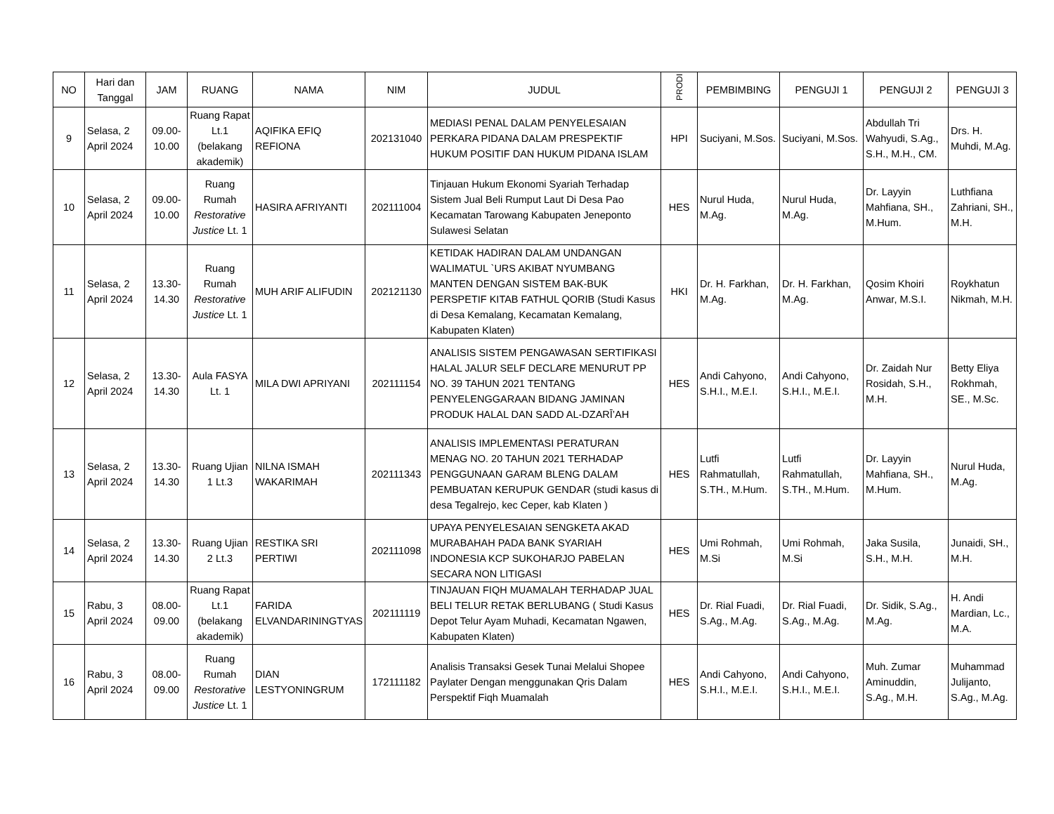| NO | Hari dan Tanggal | JAM | RUANG | NAMA | NIM | JUDUL | PRODI | PEMBIMBING | PENGUJI 1 | PENGUJI 2 | PENGUJI 3 |
| --- | --- | --- | --- | --- | --- | --- | --- | --- | --- | --- | --- |
| 9 | Selasa, 2 April 2024 | 09.00-10.00 | Ruang Rapat Lt.1 (belakang akademik) | AQIFIKA EFIQ REFIONA | 202131040 | MEDIASI PENAL DALAM PENYELESAIAN PERKARA PIDANA DALAM PRESPEKTIF HUKUM POSITIF DAN HUKUM PIDANA ISLAM | HPI | Suciyani, M.Sos. | Suciyani, M.Sos. | Abdullah Tri Wahyudi, S.Ag., S.H., M.H., CM. | Drs. H. Muhdi, M.Ag. |
| 10 | Selasa, 2 April 2024 | 09.00-10.00 | Ruang Rumah Restorative Justice Lt. 1 | HASIRA AFRIYANTI | 202111004 | Tinjauan Hukum Ekonomi Syariah Terhadap Sistem Jual Beli Rumput Laut Di Desa Pao Kecamatan Tarowang Kabupaten Jeneponto Sulawesi Selatan | HES | Nurul Huda, M.Ag. | Nurul Huda, M.Ag. | Dr. Layyin Mahfiana, SH., M.Hum. | Luthfiana Zahriani, SH., M.H. |
| 11 | Selasa, 2 April 2024 | 13.30-14.30 | Ruang Rumah Restorative Justice Lt. 1 | MUH ARIF ALIFUDIN | 202121130 | KETIDAK HADIRAN DALAM UNDANGAN WALIMATUL `URS AKIBAT NYUMBANG MANTEN DENGAN SISTEM BAK-BUK PERSPETIF KITAB FATHUL QORIB (Studi Kasus di Desa Kemalang, Kecamatan Kemalang, Kabupaten Klaten) | HKI | Dr. H. Farkhan, M.Ag. | Dr. H. Farkhan, M.Ag. | Qosim Khoiri Anwar, M.S.I. | Roykhatun Nikmah, M.H. |
| 12 | Selasa, 2 April 2024 | 13.30-14.30 | Aula FASYA Lt. 1 | MILA DWI APRIYANI | 202111154 | ANALISIS SISTEM PENGAWASAN SERTIFIKASI HALAL JALUR SELF DECLARE MENURUT PP NO. 39 TAHUN 2021 TENTANG PENYELENGGARAAN BIDANG JAMINAN PRODUK HALAL DAN SADD AL-DZARĪ’AH | HES | Andi Cahyono, S.H.I., M.E.I. | Andi Cahyono, S.H.I., M.E.I. | Dr. Zaidah Nur Rosidah, S.H., M.H. | Betty Eliya Rokhmah, SE., M.Sc. |
| 13 | Selasa, 2 April 2024 | 13.30-14.30 | Ruang Ujian 1 Lt.3 | NILNA ISMAH WAKARIMAH | 202111343 | ANALISIS IMPLEMENTASI PERATURAN MENAG NO. 20 TAHUN 2021 TERHADAP PENGGUNAAN GARAM BLENG DALAM PEMBUATAN KERUPUK GENDAR (studi kasus di desa Tegalrejo, kec Ceper, kab Klaten ) | HES | Lutfi Rahmatullah, S.TH., M.Hum. | Lutfi Rahmatullah, S.TH., M.Hum. | Dr. Layyin Mahfiana, SH., M.Hum. | Nurul Huda, M.Ag. |
| 14 | Selasa, 2 April 2024 | 13.30-14.30 | Ruang Ujian 2 Lt.3 | RESTIKA SRI PERTIWI | 202111098 | UPAYA PENYELESAIAN SENGKETA AKAD MURABAHAH PADA BANK SYARIAH INDONESIA KCP SUKOHARJO PABELAN SECARA NON LITIGASI | HES | Umi Rohmah, M.Si | Umi Rohmah, M.Si | Jaka Susila, S.H., M.H. | Junaidi, SH., M.H. |
| 15 | Rabu, 3 April 2024 | 08.00-09.00 | Ruang Rapat Lt.1 (belakang akademik) | FARIDA ELVANDARININGTYAS | 202111119 | TINJAUAN FIQH MUAMALAH TERHADAP JUAL BELI TELUR RETAK BERLUBANG ( Studi Kasus Depot Telur Ayam Muhadi, Kecamatan Ngawen, Kabupaten Klaten) | HES | Dr. Rial Fuadi, S.Ag., M.Ag. | Dr. Rial Fuadi, S.Ag., M.Ag. | Dr. Sidik, S.Ag., M.Ag. | H. Andi Mardian, Lc., M.A. |
| 16 | Rabu, 3 April 2024 | 08.00-09.00 | Ruang Rumah Restorative Justice Lt. 1 | DIAN LESTYONINGRUM | 172111182 | Analisis Transaksi Gesek Tunai Melalui Shopee Paylater Dengan menggunakan Qris Dalam Perspektif Fiqh Muamalah | HES | Andi Cahyono, S.H.I., M.E.I. | Andi Cahyono, S.H.I., M.E.I. | Muh. Zumar Aminuddin, S.Ag., M.H. | Muhammad Julijanto, S.Ag., M.Ag. |